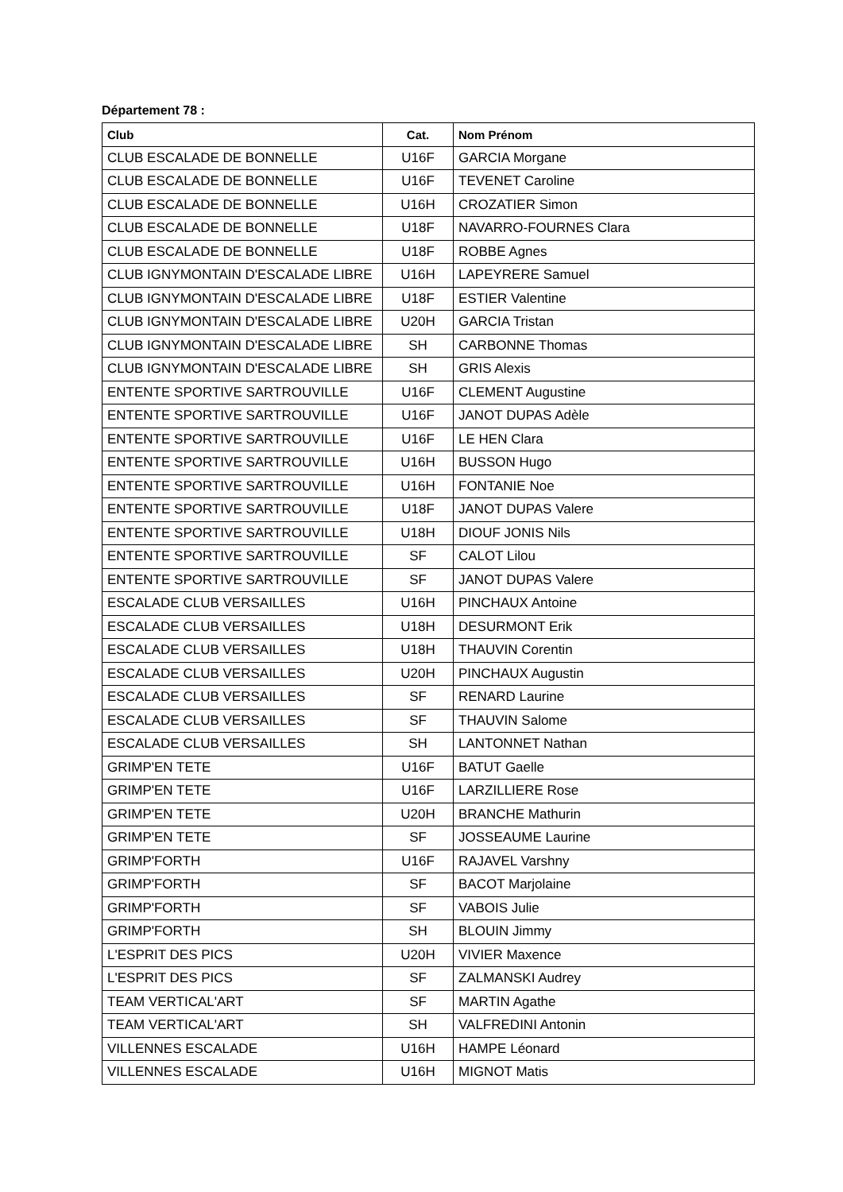Département 78 :
| Club | Cat. | Nom Prénom |
| --- | --- | --- |
| CLUB ESCALADE DE BONNELLE | U16F | GARCIA Morgane |
| CLUB ESCALADE DE BONNELLE | U16F | TEVENET Caroline |
| CLUB ESCALADE DE BONNELLE | U16H | CROZATIER Simon |
| CLUB ESCALADE DE BONNELLE | U18F | NAVARRO-FOURNES Clara |
| CLUB ESCALADE DE BONNELLE | U18F | ROBBE Agnes |
| CLUB IGNYMONTAIN D'ESCALADE LIBRE | U16H | LAPEYRERE Samuel |
| CLUB IGNYMONTAIN D'ESCALADE LIBRE | U18F | ESTIER Valentine |
| CLUB IGNYMONTAIN D'ESCALADE LIBRE | U20H | GARCIA Tristan |
| CLUB IGNYMONTAIN D'ESCALADE LIBRE | SH | CARBONNE Thomas |
| CLUB IGNYMONTAIN D'ESCALADE LIBRE | SH | GRIS Alexis |
| ENTENTE SPORTIVE SARTROUVILLE | U16F | CLEMENT Augustine |
| ENTENTE SPORTIVE SARTROUVILLE | U16F | JANOT DUPAS Adèle |
| ENTENTE SPORTIVE SARTROUVILLE | U16F | LE HEN Clara |
| ENTENTE SPORTIVE SARTROUVILLE | U16H | BUSSON Hugo |
| ENTENTE SPORTIVE SARTROUVILLE | U16H | FONTANIE Noe |
| ENTENTE SPORTIVE SARTROUVILLE | U18F | JANOT DUPAS Valere |
| ENTENTE SPORTIVE SARTROUVILLE | U18H | DIOUF JONIS Nils |
| ENTENTE SPORTIVE SARTROUVILLE | SF | CALOT Lilou |
| ENTENTE SPORTIVE SARTROUVILLE | SF | JANOT DUPAS Valere |
| ESCALADE CLUB VERSAILLES | U16H | PINCHAUX Antoine |
| ESCALADE CLUB VERSAILLES | U18H | DESURMONT Erik |
| ESCALADE CLUB VERSAILLES | U18H | THAUVIN Corentin |
| ESCALADE CLUB VERSAILLES | U20H | PINCHAUX Augustin |
| ESCALADE CLUB VERSAILLES | SF | RENARD Laurine |
| ESCALADE CLUB VERSAILLES | SF | THAUVIN Salome |
| ESCALADE CLUB VERSAILLES | SH | LANTONNET Nathan |
| GRIMP'EN TETE | U16F | BATUT Gaelle |
| GRIMP'EN TETE | U16F | LARZILLIERE Rose |
| GRIMP'EN TETE | U20H | BRANCHE Mathurin |
| GRIMP'EN TETE | SF | JOSSEAUME Laurine |
| GRIMP'FORTH | U16F | RAJAVEL Varshny |
| GRIMP'FORTH | SF | BACOT Marjolaine |
| GRIMP'FORTH | SF | VABOIS Julie |
| GRIMP'FORTH | SH | BLOUIN Jimmy |
| L'ESPRIT DES PICS | U20H | VIVIER Maxence |
| L'ESPRIT DES PICS | SF | ZALMANSKI Audrey |
| TEAM VERTICAL'ART | SF | MARTIN Agathe |
| TEAM VERTICAL'ART | SH | VALFREDINI Antonin |
| VILLENNES ESCALADE | U16H | HAMPE Léonard |
| VILLENNES ESCALADE | U16H | MIGNOT Matis |